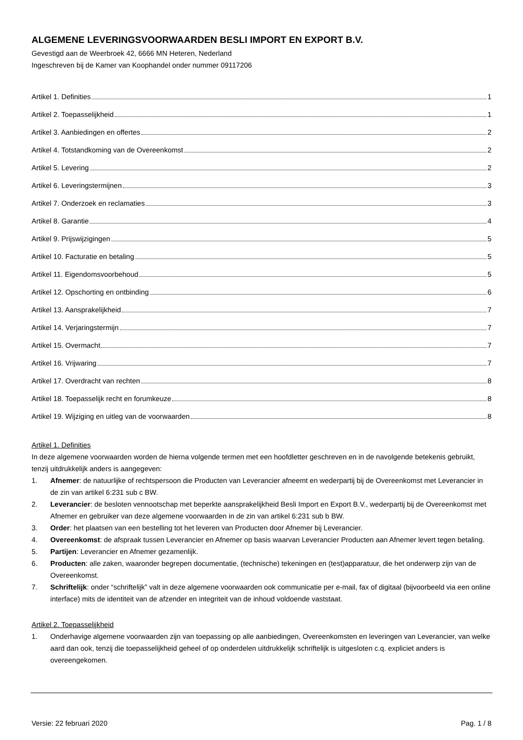ALGEMENE LEVERINGSVOORWAARDEN BESLI IMPORT EN EXPORT B.V.
Gevestigd aan de Weerbroek 42, 6666 MN Heteren, Nederland
Ingeschreven bij de Kamer van Koophandel onder nummer 09117206
Artikel 1. Definities 1
Artikel 2. Toepasselijkheid 1
Artikel 3. Aanbiedingen en offertes 2
Artikel 4. Totstandkoming van de Overeenkomst 2
Artikel 5. Levering 2
Artikel 6. Leveringstermijnen 3
Artikel 7. Onderzoek en reclamaties 3
Artikel 8. Garantie 4
Artikel 9. Prijswijzigingen 5
Artikel 10. Facturatie en betaling 5
Artikel 11. Eigendomsvoorbehoud 5
Artikel 12. Opschorting en ontbinding 6
Artikel 13. Aansprakelijkheid 7
Artikel 14. Verjaringstermijn 7
Artikel 15. Overmacht 7
Artikel 16. Vrijwaring 7
Artikel 17. Overdracht van rechten 8
Artikel 18. Toepasselijk recht en forumkeuze 8
Artikel 19. Wijziging en uitleg van de voorwaarden 8
Artikel 1. Definities
In deze algemene voorwaarden worden de hierna volgende termen met een hoofdletter geschreven en in de navolgende betekenis gebruikt, tenzij uitdrukkelijk anders is aangegeven:
1. Afnemer: de natuurlijke of rechtspersoon die Producten van Leverancier afneemt en wederpartij bij de Overeenkomst met Leverancier in de zin van artikel 6:231 sub c BW.
2. Leverancier: de besloten vennootschap met beperkte aansprakelijkheid Besli Import en Export B.V., wederpartij bij de Overeenkomst met Afnemer en gebruiker van deze algemene voorwaarden in de zin van artikel 6:231 sub b BW.
3. Order: het plaatsen van een bestelling tot het leveren van Producten door Afnemer bij Leverancier.
4. Overeenkomst: de afspraak tussen Leverancier en Afnemer op basis waarvan Leverancier Producten aan Afnemer levert tegen betaling.
5. Partijen: Leverancier en Afnemer gezamenlijk.
6. Producten: alle zaken, waaronder begrepen documentatie, (technische) tekeningen en (test)apparatuur, die het onderwerp zijn van de Overeenkomst.
7. Schriftelijk: onder “schriftelijk” valt in deze algemene voorwaarden ook communicatie per e-mail, fax of digitaal (bijvoorbeeld via een online interface) mits de identiteit van de afzender en integriteit van de inhoud voldoende vaststaat.
Artikel 2. Toepasselijkheid
1. Onderhavige algemene voorwaarden zijn van toepassing op alle aanbiedingen, Overeenkomsten en leveringen van Leverancier, van welke aard dan ook, tenzij die toepasselijkheid geheel of op onderdelen uitdrukkelijk schriftelijk is uitgesloten c.q. expliciet anders is overeengekomen.
Versie: 22 februari 2020 Pag. 1 / 8